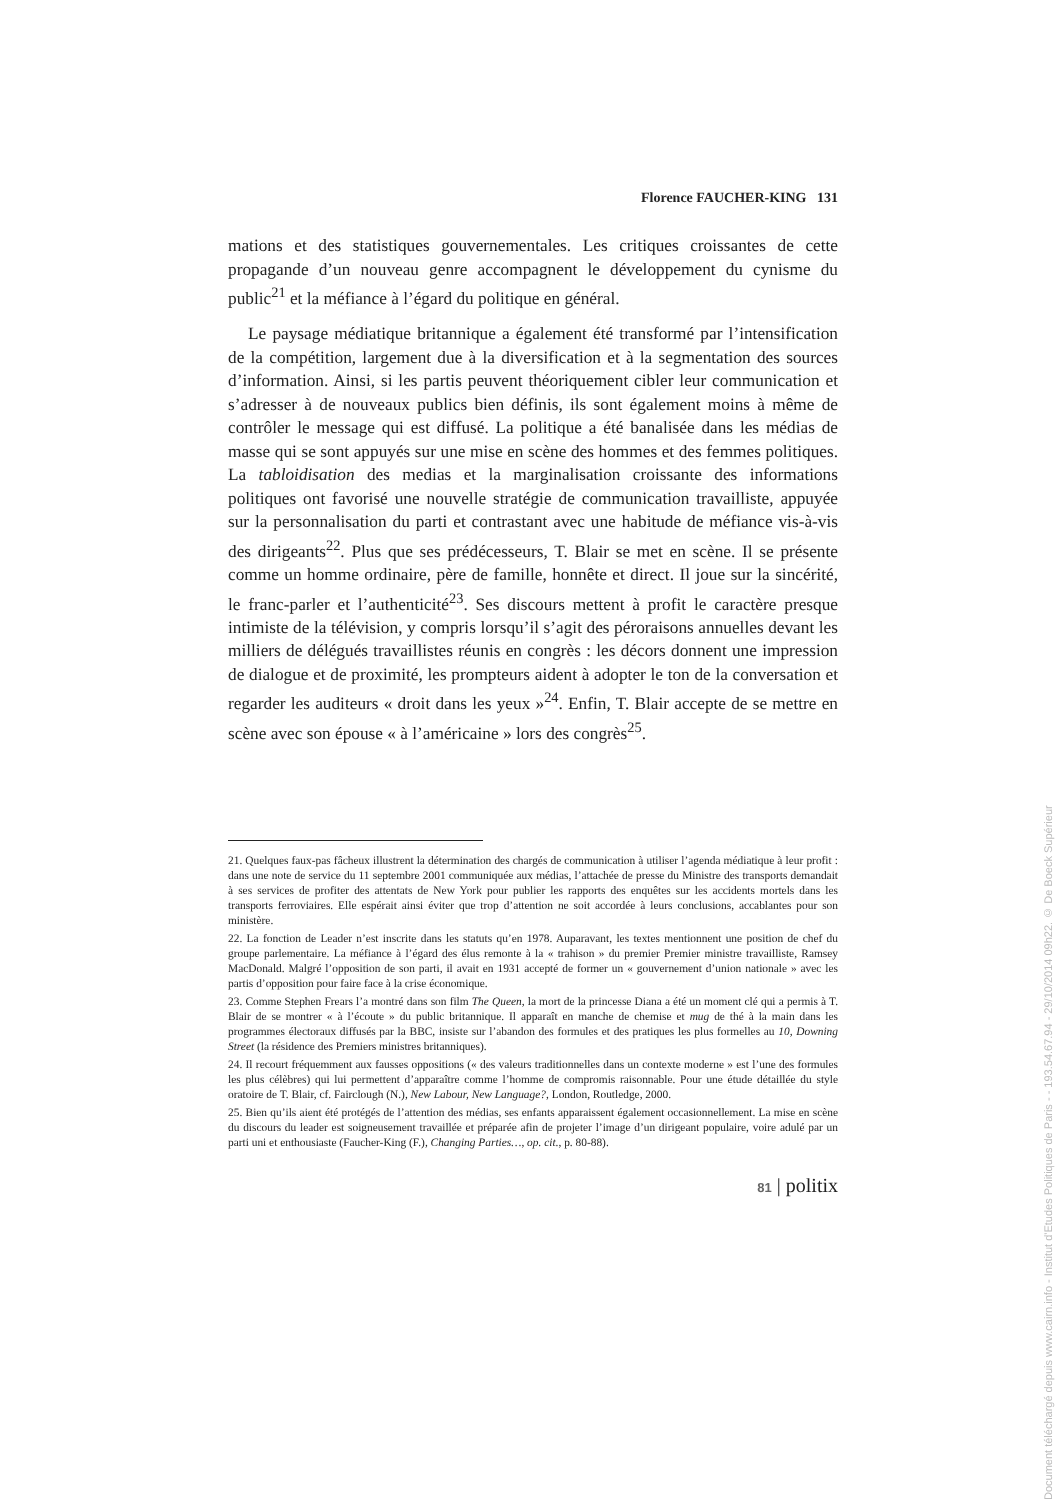Florence FAUCHER-KING 131
mations et des statistiques gouvernementales. Les critiques croissantes de cette propagande d’un nouveau genre accompagnent le développement du cynisme du public<sup>21</sup> et la méfiance à l’égard du politique en général.
Le paysage médiatique britannique a également été transformé par l’intensification de la compétition, largement due à la diversification et à la segmentation des sources d’information. Ainsi, si les partis peuvent théoriquement cibler leur communication et s’adresser à de nouveaux publics bien définis, ils sont également moins à même de contrôler le message qui est diffusé. La politique a été banalisée dans les médias de masse qui se sont appuyés sur une mise en scène des hommes et des femmes politiques. La tabloidisation des medias et la marginalisation croissante des informations politiques ont favorisé une nouvelle stratégie de communication travailliste, appuyée sur la personnalisation du parti et contrastant avec une habitude de méfiance vis-à-vis des dirigeants<sup>22</sup>. Plus que ses prédécesseurs, T. Blair se met en scène. Il se présente comme un homme ordinaire, père de famille, honnête et direct. Il joue sur la sincérité, le franc-parler et l’authenticité<sup>23</sup>. Ses discours mettent à profit le caractère presque intimiste de la télévision, y compris lorsqu’il s’agit des péroraisons annuelles devant les milliers de délégués travaillistes réunis en congrès : les décors donnent une impression de dialogue et de proximité, les prompteurs aident à adopter le ton de la conversation et regarder les auditeurs « droit dans les yeux »<sup>24</sup>. Enfin, T. Blair accepte de se mettre en scène avec son épouse « à l’américaine » lors des congrès<sup>25</sup>.
21. Quelques faux-pas fâcheux illustrent la détermination des chargés de communication à utiliser l’agenda médiatique à leur profit : dans une note de service du 11 septembre 2001 communiquée aux médias, l’attachée de presse du Ministre des transports demandait à ses services de profiter des attentats de New York pour publier les rapports des enquêtes sur les accidents mortels dans les transports ferroviaires. Elle espérait ainsi éviter que trop d’attention ne soit accordée à leurs conclusions, accablantes pour son ministère.
22. La fonction de Leader n’est inscrite dans les statuts qu’en 1978. Auparavant, les textes mentionnent une position de chef du groupe parlementaire. La méfiance à l’égard des élus remonte à la « trahison » du premier Premier ministre travailliste, Ramsey MacDonald. Malgré l’opposition de son parti, il avait en 1931 accepté de former un « gouvernement d’union nationale » avec les partis d’opposition pour faire face à la crise économique.
23. Comme Stephen Frears l’a montré dans son film The Queen, la mort de la princesse Diana a été un moment clé qui a permis à T. Blair de se montrer « à l’écoute » du public britannique. Il apparaît en manche de chemise et mug de thé à la main dans les programmes électoraux diffusés par la BBC, insiste sur l’abandon des formules et des pratiques les plus formelles au 10, Downing Street (la résidence des Premiers ministres britanniques).
24. Il recourt fréquemment aux fausses oppositions (« des valeurs traditionnelles dans un contexte moderne » est l’une des formules les plus célèbres) qui lui permettent d’apparaître comme l’homme de compromis raisonnable. Pour une étude détaillée du style oratoire de T. Blair, cf. Fairclough (N.), New Labour, New Language?, London, Routledge, 2000.
25. Bien qu’ils aient été protégés de l’attention des médias, ses enfants apparaissent également occasionnellement. La mise en scène du discours du leader est soigneusement travaillée et préparée afin de projeter l’image d’un dirigeant populaire, voire adulé par un parti uni et enthousiaste (Faucher-King (F.), Changing Parties…, op. cit., p. 80-88).
81 | politix
Document téléchargé depuis www.cairn.info - Institut d'Etudes Politiques de Paris - - 193.54.67.94 - 29/10/2014 09h22. © De Boeck Supérieur